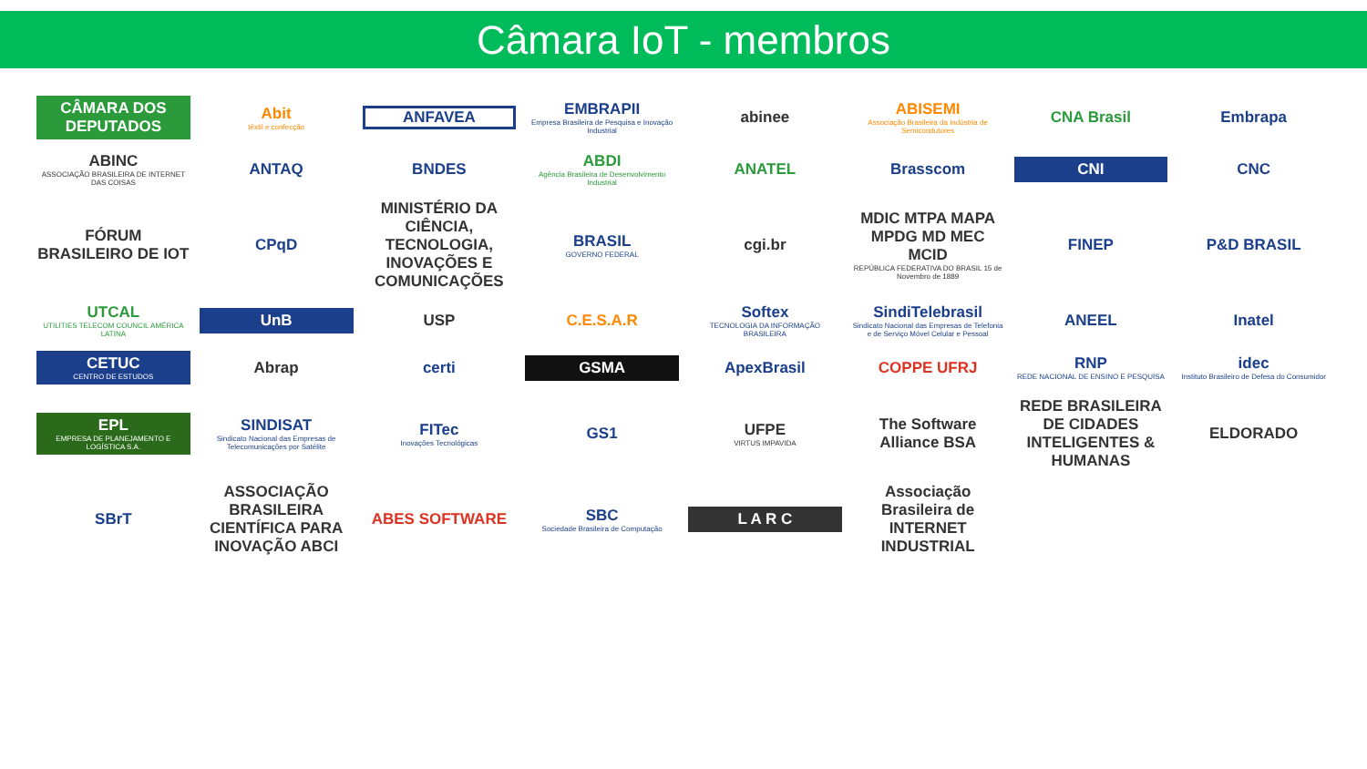Câmara IoT - membros
CÂMARA DOS DEPUTADOS
Abit
têxtil e confecção
ANFAVEA
EMBRAPII
Empresa Brasileira de Pesquisa e Inovação Industrial
abinee
ABISEMI
Associação Brasileira da Indústria de Semicondutores
CNA Brasil
Embrapa
ABINC
ASSOCIAÇÃO BRASILEIRA DE INTERNET DAS COISAS
ANTAQ
BNDES
ABDI
Agência Brasileira de Desenvolvimento Industrial
ANATEL
Brasscom
CNI
CNC
FÓRUM BRASILEIRO DE IOT
CPqD
MINISTÉRIO DA CIÊNCIA, TECNOLOGIA, INOVAÇÕES E COMUNICAÇÕES
BRASIL
GOVERNO FEDERAL
cgi.br
MDIC MTPA MAPA MPDG MD MEC MCID
REPÚBLICA FEDERATIVA DO BRASIL 15 de Novembro de 1889
FINEP
P&D BRASIL
UTCAL
UTILITIES TELECOM COUNCIL AMÉRICA LATINA
UnB
USP
C.E.S.A.R
Softex
TECNOLOGIA DA INFORMAÇÃO BRASILEIRA
SindiTelebrasil
Sindicato Nacional das Empresas de Telefonia e de Serviço Móvel Celular e Pessoal
ANEEL
Inatel
CETUC
CENTRO DE ESTUDOS
Abrap
certi
GSMA
ApexBrasil
COPPE UFRJ
RNP
REDE NACIONAL DE ENSINO E PESQUISA
idec
Instituto Brasileiro de Defesa do Consumidor
EPL
EMPRESA DE PLANEJAMENTO E LOGÍSTICA S.A.
SINDISAT
Sindicato Nacional das Empresas de Telecomunicações por Satélite
FITec
Inovações Tecnológicas
GS1
UFPE
VIRTUS IMPAVIDA
The Software Alliance BSA
REDE BRASILEIRA DE CIDADES INTELIGENTES & HUMANAS
ELDORADO
SBrT
ASSOCIAÇÃO BRASILEIRA CIENTÍFICA PARA INOVAÇÃO ABCI
ABES SOFTWARE
SBC
Sociedade Brasileira de Computação
L A R C
Associação Brasileira de INTERNET INDUSTRIAL